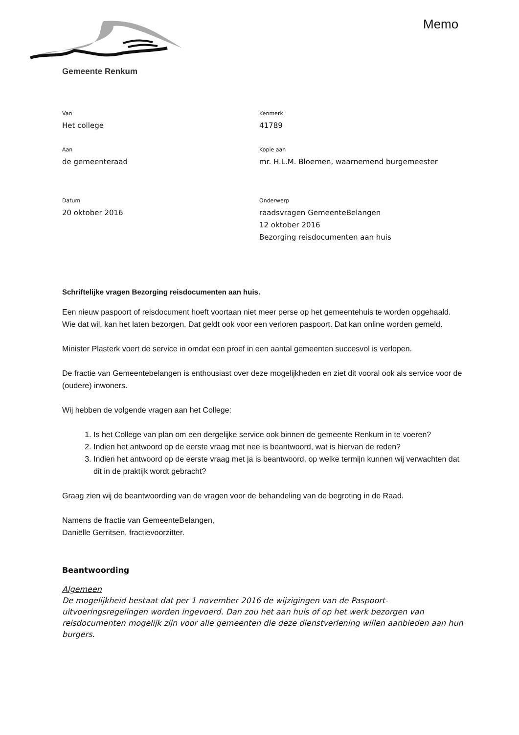Memo
Gemeente Renkum
Van
Het college
Kenmerk
41789
Aan
de gemeenteraad
Kopie aan
mr. H.L.M. Bloemen, waarnemend burgemeester
Datum
20 oktober 2016
Onderwerp
raadsvragen GemeenteBelangen
12 oktober 2016
Bezorging reisdocumenten aan huis
Schriftelijke vragen Bezorging reisdocumenten aan huis.
Een nieuw paspoort of reisdocument hoeft voortaan niet meer perse op het gemeentehuis te worden opgehaald. Wie dat wil, kan het laten bezorgen. Dat geldt ook voor een verloren paspoort. Dat kan online worden gemeld.
Minister Plasterk voert de service in omdat een proef in een aantal gemeenten succesvol is verlopen.
De fractie van Gemeentebelangen is enthousiast over deze mogelijkheden en ziet dit vooral ook als service voor de (oudere) inwoners.
Wij hebben de volgende vragen aan het College:
1. Is het College van plan om een dergelijke service ook binnen de gemeente Renkum in te voeren?
2. Indien het antwoord op de eerste vraag met nee is beantwoord, wat is hiervan de reden?
3. Indien het antwoord op de eerste vraag met ja is beantwoord, op welke termijn kunnen wij verwachten dat dit in de praktijk wordt gebracht?
Graag zien wij de beantwoording van de vragen voor de behandeling van de begroting in de Raad.
Namens de fractie van GemeenteBelangen,
Daniëlle Gerritsen, fractievoorzitter.
Beantwoording
Algemeen
De mogelijkheid bestaat dat per 1 november 2016 de wijzigingen van de Paspoort-uitvoeringsregelingen worden ingevoerd. Dan zou het aan huis of op het werk bezorgen van reisdocumenten mogelijk zijn voor alle gemeenten die deze dienstverlening willen aanbieden aan hun burgers.